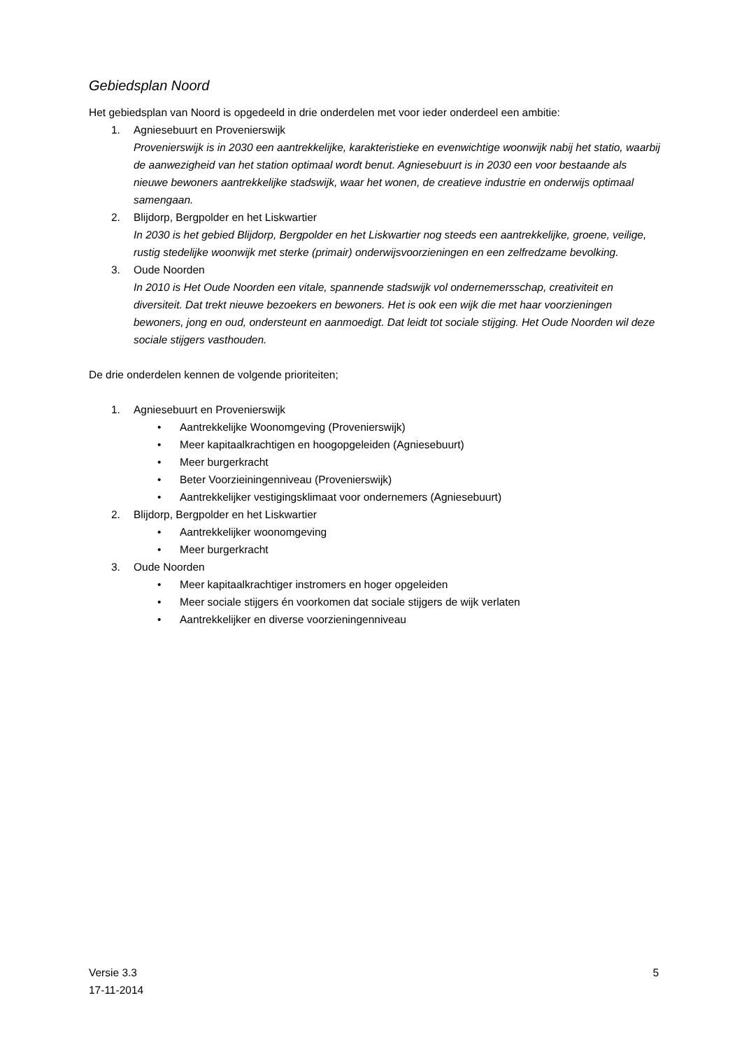Gebiedsplan Noord
Het gebiedsplan van Noord is opgedeeld in drie onderdelen met voor ieder onderdeel een ambitie:
1. Agniesebuurt en Provenierswijk
Provenierswijk is in 2030 een aantrekkelijke, karakteristieke en evenwichtige woonwijk nabij het statio, waarbij de aanwezigheid van het station optimaal wordt benut. Agniesebuurt is in 2030 een voor bestaande als nieuwe bewoners aantrekkelijke stadswijk, waar het wonen, de creatieve industrie en onderwijs optimaal samengaan.
2. Blijdorp, Bergpolder en het Liskwartier
In 2030 is het gebied Blijdorp, Bergpolder en het Liskwartier nog steeds een aantrekkelijke, groene, veilige, rustig stedelijke woonwijk met sterke (primair) onderwijsvoorzieningen en een zelfredzame bevolking.
3. Oude Noorden
In 2010 is Het Oude Noorden een vitale, spannende stadswijk vol ondernemersschap, creativiteit en diversiteit. Dat trekt nieuwe bezoekers en bewoners. Het is ook een wijk die met haar voorzieningen bewoners, jong en oud, ondersteunt en aanmoedigt. Dat leidt tot sociale stijging. Het Oude Noorden wil deze sociale stijgers vasthouden.
De drie onderdelen kennen de volgende prioriteiten;
1. Agniesebuurt en Provenierswijk
• Aantrekkelijke Woonomgeving (Provenierswijk)
• Meer kapitaalkrachtigen en hoogopgeleiden (Agniesebuurt)
• Meer burgerkracht
• Beter Voorzieiningenniveau (Provenierswijk)
• Aantrekkelijker vestigingsklimaat voor ondernemers (Agniesebuurt)
2. Blijdorp, Bergpolder en het Liskwartier
• Aantrekkelijker woonomgeving
• Meer burgerkracht
3. Oude Noorden
• Meer kapitaalkrachtiger instromers en hoger opgeleiden
• Meer sociale stijgers én voorkomen dat sociale stijgers de wijk verlaten
• Aantrekkelijker en diverse voorzieningenniveau
Versie 3.3
17-11-2014
5